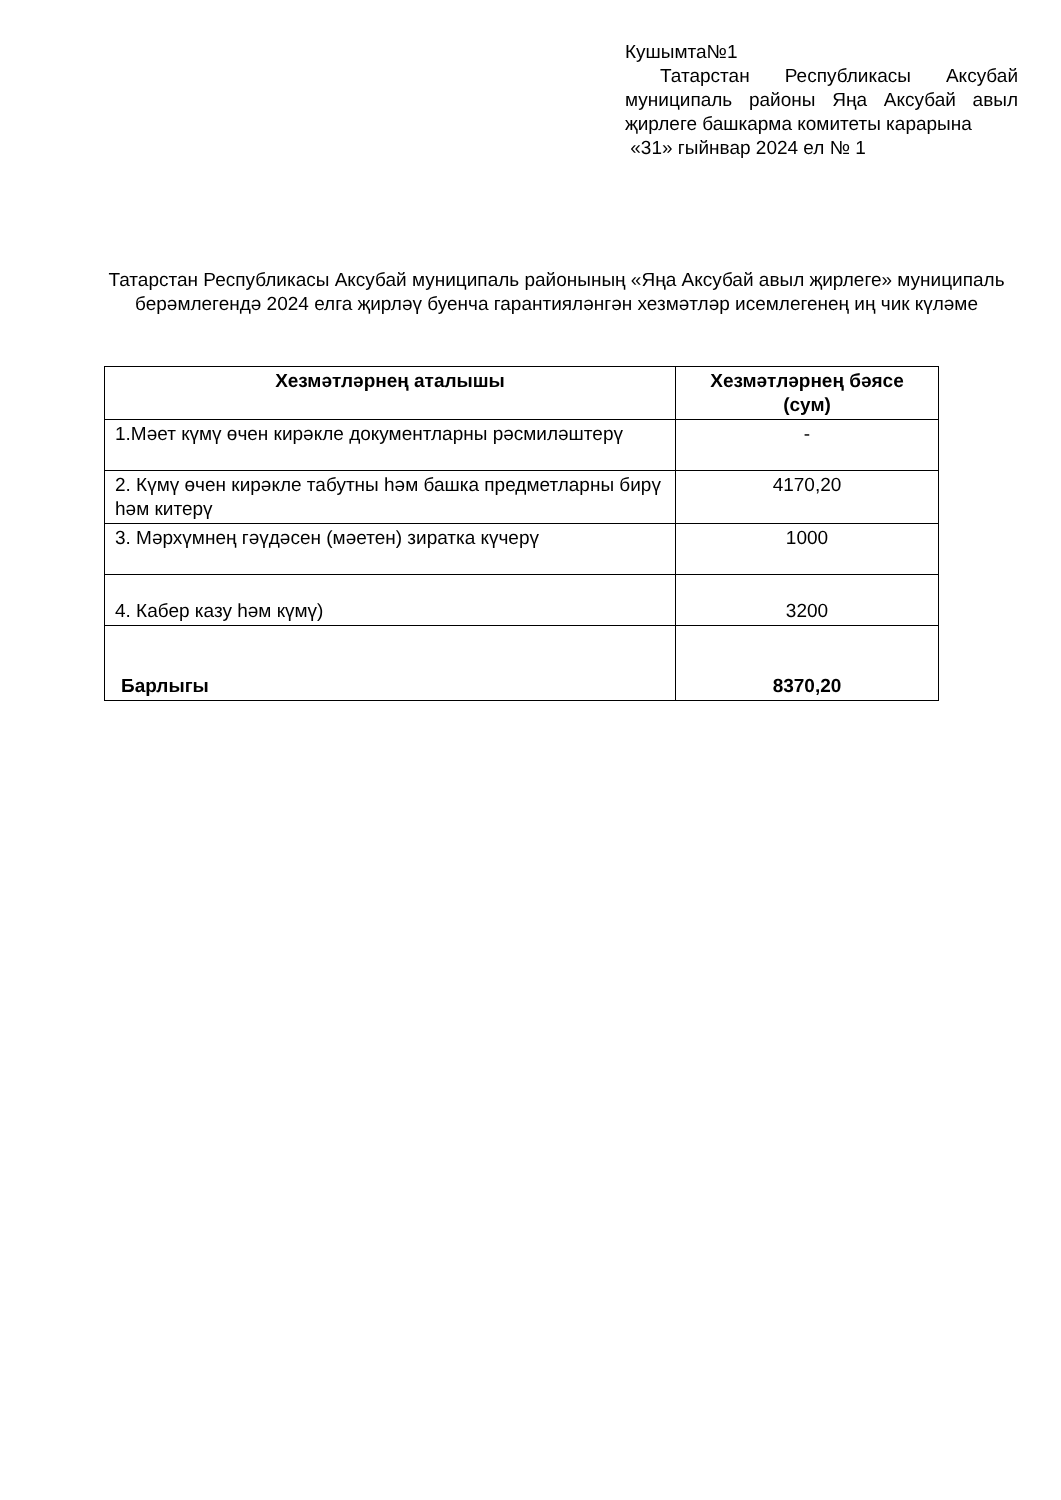Кушымта№1
Татарстан Республикасы Аксубай муниципаль районы Яңа Аксубай авыл җирлеге башкарма комитеты карарына
«31» гыйнвар 2024 ел № 1
Татарстан Республикасы Аксубай муниципаль районының «Яңа Аксубай авыл җирлеге» муниципаль берәмлегендә 2024 елга җирләү буенча гарантияләнгән хезмәтләр исемлегенең иң чик күләме
| Хезмәтләрнең аталышы | Хезмәтләрнең бәясе (сум) |
| --- | --- |
| 1.Мәет күмү өчен кирәкле документларны рәсмиләштерү | - |
| 2. Күмү өчен кирәкле табутны һәм башка предметларны бирү һәм китерү | 4170,20 |
| 3. Мәрхүмнең гәүдәсен (мәетен) зиратка күчерү | 1000 |
| 4. Кабер казу һәм күмү) | 3200 |
| Барлыгы | 8370,20 |